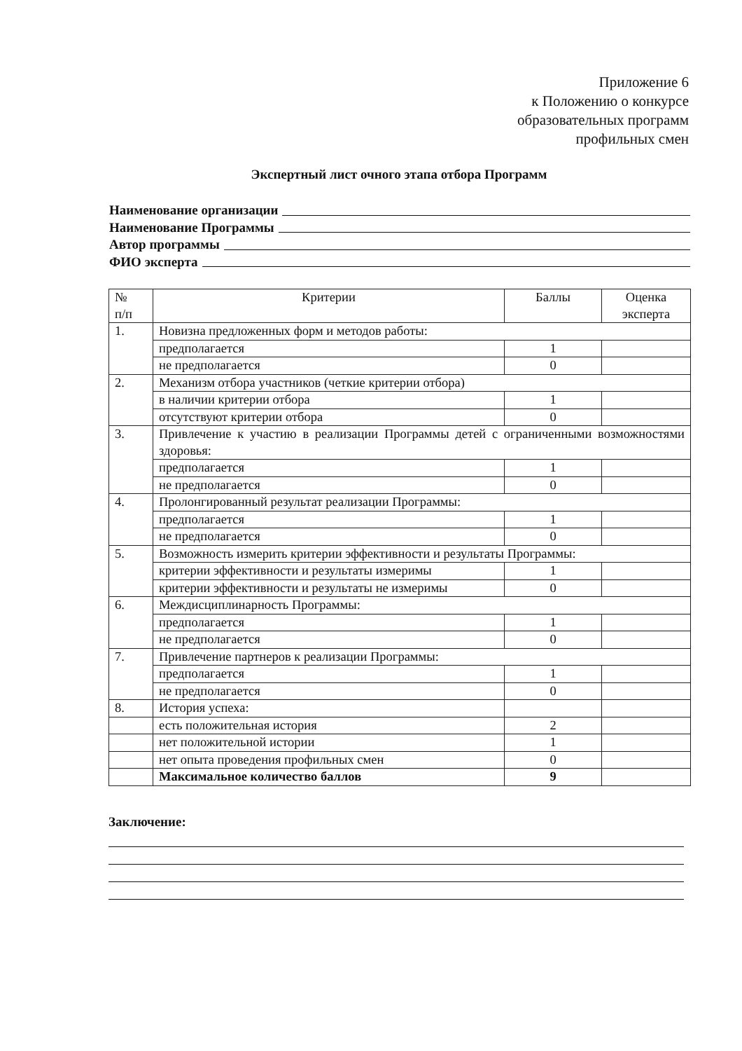Приложение 6
к Положению о конкурсе
образовательных программ
профильных смен
Экспертный лист очного этапа отбора Программ
Наименование организации
Наименование Программы
Автор программы
ФИО эксперта
| № п/п | Критерии | Баллы | Оценка эксперта |
| --- | --- | --- | --- |
| 1. | Новизна предложенных форм и методов работы: | | |
| | предполагается | 1 | |
| | не предполагается | 0 | |
| 2. | Механизм отбора участников (четкие критерии отбора) | | |
| | в наличии критерии отбора | 1 | |
| | отсутствуют критерии отбора | 0 | |
| 3. | Привлечение к участию в реализации Программы детей с ограниченными возможностями здоровья: | | |
| | предполагается | 1 | |
| | не предполагается | 0 | |
| 4. | Пролонгированный результат реализации Программы: | | |
| | предполагается | 1 | |
| | не предполагается | 0 | |
| 5. | Возможность измерить критерии эффективности и результаты Программы: | | |
| | критерии эффективности и результаты измеримы | 1 | |
| | критерии эффективности и результаты не измеримы | 0 | |
| 6. | Междисциплинарность Программы: | | |
| | предполагается | 1 | |
| | не предполагается | 0 | |
| 7. | Привлечение партнеров к реализации Программы: | | |
| | предполагается | 1 | |
| | не предполагается | 0 | |
| 8. | История успеха: | | |
| | есть положительная история | 2 | |
| | нет положительной истории | 1 | |
| | нет опыта проведения профильных смен | 0 | |
| | Максимальное количество баллов | 9 | |
Заключение: